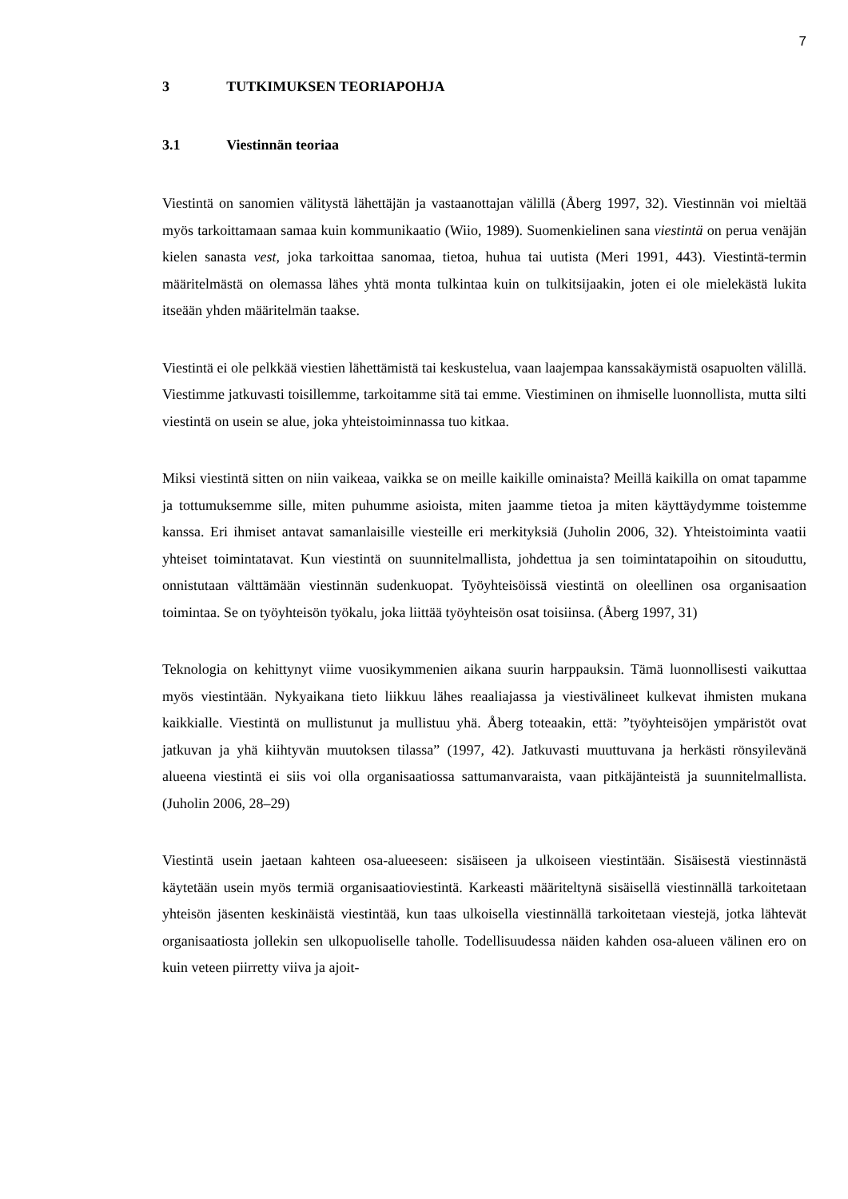7
3 TUTKIMUKSEN TEORIAPOHJA
3.1 Viestinnän teoriaa
Viestintä on sanomien välitystä lähettäjän ja vastaanottajan välillä (Åberg 1997, 32). Viestinnän voi mieltää myös tarkoittamaan samaa kuin kommunikaatio (Wiio, 1989). Suomenkielinen sana viestintä on perua venäjän kielen sanasta vest, joka tarkoittaa sanomaa, tietoa, huhua tai uutista (Meri 1991, 443). Viestintä-termin määritelmästä on olemassa lähes yhtä monta tulkintaa kuin on tulkitsijaakin, joten ei ole mielekästä lukita itseään yhden määritelmän taakse.
Viestintä ei ole pelkkää viestien lähettämistä tai keskustelua, vaan laajempaa kanssakäymistä osapuolten välillä. Viestimme jatkuvasti toisillemme, tarkoitamme sitä tai emme. Viestiminen on ihmiselle luonnollista, mutta silti viestintä on usein se alue, joka yhteistoiminnassa tuo kitkaa.
Miksi viestintä sitten on niin vaikeaa, vaikka se on meille kaikille ominaista? Meillä kaikilla on omat tapamme ja tottumuksemme sille, miten puhumme asioista, miten jaamme tietoa ja miten käyttäydymme toistemme kanssa. Eri ihmiset antavat samanlaisille viesteille eri merkityksiä (Juholin 2006, 32). Yhteistoiminta vaatii yhteiset toimintatavat. Kun viestintä on suunnitelmallista, johdettua ja sen toimintatapoihin on sitouduttu, onnistutaan välttämään viestinnän sudenkuopat. Työyhteisöissä viestintä on oleellinen osa organisaation toimintaa. Se on työyhteisön työkalu, joka liittää työyhteisön osat toisiinsa. (Åberg 1997, 31)
Teknologia on kehittynyt viime vuosikymmenien aikana suurin harppauksin. Tämä luonnollisesti vaikuttaa myös viestintään. Nykyaikana tieto liikkuu lähes reaaliajassa ja viestivälineet kulkevat ihmisten mukana kaikkialle. Viestintä on mullistunut ja mullistuu yhä. Åberg toteaakin, että: ”työyhteisöjen ympäristöt ovat jatkuvan ja yhä kiihtyvän muutoksen tilassa” (1997, 42). Jatkuvasti muuttuvana ja herkästi rönsyilevänä alueena viestintä ei siis voi olla organisaatiossa sattumanvaraista, vaan pitkäjänteistä ja suunnitelmallista. (Juholin 2006, 28–29)
Viestintä usein jaetaan kahteen osa-alueeseen: sisäiseen ja ulkoiseen viestintään. Sisäisestä viestinnästä käytetään usein myös termiä organisaatioviestintä. Karkeasti määriteltynä sisäisellä viestinnällä tarkoitetaan yhteisön jäsenten keskinäistä viestintää, kun taas ulkoisella viestinnällä tarkoitetaan viestejä, jotka lähtevät organisaatiosta jollekin sen ulkopuoliselle taholle. Todellisuudessa näiden kahden osa-alueen välinen ero on kuin veteen piirretty viiva ja ajoit-